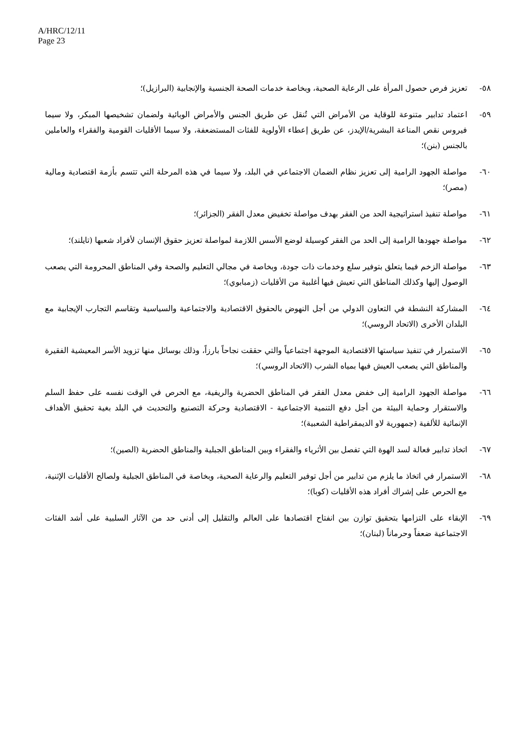A/HRC/12/11
Page 23
٥٨- تعزيز فرص حصول المرأة على الرعاية الصحية، وبخاصة خدمات الصحة الجنسية والإنجابية (البرازيل)؛
٥٩- اعتماد تدابير متنوعة للوقاية من الأمراض التي تُنقل عن طريق الجنس والأمراض الوبائية ولضمان تشخيصها المبكر، ولا سيما فيروس نقص المناعة البشرية/الإيدز، عن طريق إعطاء الأولوية للفئات المستضعفة، ولا سيما الأقليات القومية والفقراء والعاملين بالجنس (بنن)؛
٦٠- مواصلة الجهود الرامية إلى تعزيز نظام الضمان الاجتماعي في البلد، ولا سيما في هذه المرحلة التي تتسم بأزمة اقتصادية ومالية (مصر)؛
٦١- مواصلة تنفيذ استراتيجية الحد من الفقر بهدف مواصلة تخفيض معدل الفقر (الجزائر)؛
٦٢- مواصلة جهودها الرامية إلى الحد من الفقر كوسيلة لوضع الأسس اللازمة لمواصلة تعزيز حقوق الإنسان لأفراد شعبها (تايلند)؛
٦٣- مواصلة الزخم فيما يتعلق بتوفير سلع وخدمات ذات جودة، وبخاصة في مجالي التعليم والصحة وفي المناطق المحرومة التي يصعب الوصول إليها وكذلك المناطق التي تعيش فيها أغلبية من الأقليات (زمبابوي)؛
٦٤- المشاركة النشطة في التعاون الدولي من أجل النهوض بالحقوق الاقتصادية والاجتماعية والسياسية وتقاسم التجارب الإيجابية مع البلدان الأخرى (الاتحاد الروسي)؛
٦٥- الاستمرار في تنفيذ سياستها الاقتصادية الموجهة اجتماعياً والتي حققت نجاحاً بارزاً، وذلك بوسائل منها تزويد الأسر المعيشية الفقيرة والمناطق التي يصعب العيش فيها بمياه الشرب (الاتحاد الروسي)؛
٦٦- مواصلة الجهود الرامية إلى خفض معدل الفقر في المناطق الحضرية والريفية، مع الحرص في الوقت نفسه على حفظ السلم والاستقرار وحماية البيئة من أجل دفع التنمية الاجتماعية - الاقتصادية وحركة التصنيع والتحديث في البلد بغية تحقيق الأهداف الإنمائية للألفية (جمهورية لاو الديمقراطية الشعبية)؛
٦٧- اتخاذ تدابير فعالة لسد الهوة التي تفصل بين الأثرياء والفقراء وبين المناطق الجبلية والمناطق الحضرية (الصين)؛
٦٨- الاستمرار في اتخاذ ما يلزم من تدابير من أجل توفير التعليم والرعاية الصحية، وبخاصة في المناطق الجبلية ولصالح الأقليات الإثنية، مع الحرص على إشراك أفراد هذه الأقليات (كوبا)؛
٦٩- الإبقاء على التزامها بتحقيق توازن بين انفتاح اقتصادها على العالم والتقليل إلى أدنى حد من الآثار السلبية على أشد الفئات الاجتماعية ضعفاً وحرماناً (لبنان)؛